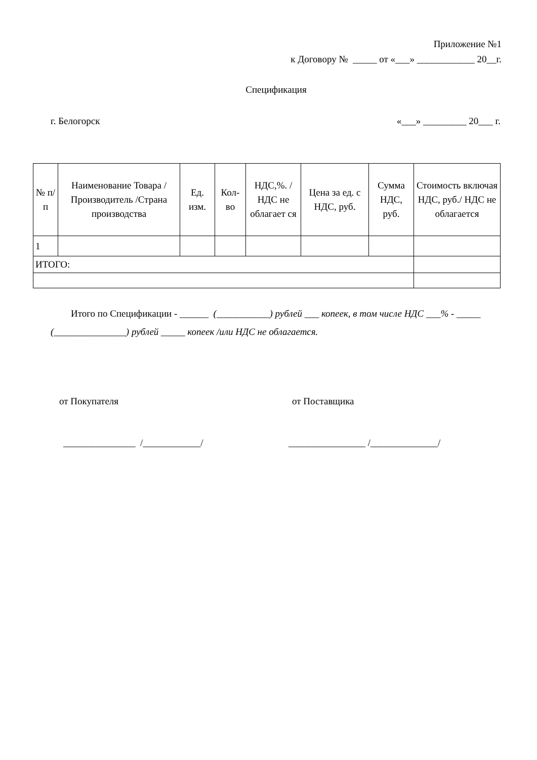Приложение №1
к Договору № _____ от «___» ____________ 20__г.
Спецификация
г. Белогорск «___» _________ 20___ г.
| № п/п | Наименование Товара /Производитель /Страна производства | Ед. изм. | Кол-во | НДС,%. /НДС не облагает ся | Цена за ед. с НДС, руб. | Сумма НДС, руб. | Стоимость включая НДС, руб./ НДС не облагается |
| --- | --- | --- | --- | --- | --- | --- | --- |
| 1 | | | | | | | |
| ИТОГО: | | | | | | | |
Итого по Спецификации - ______ (___________) рублей ___ копеек, в том числе НДС ___% - _____ (_______________) рублей _____ копеек /или НДС не облагается.
от Покупателя от Поставщика
_______________ /____________/ ________________ /______________/